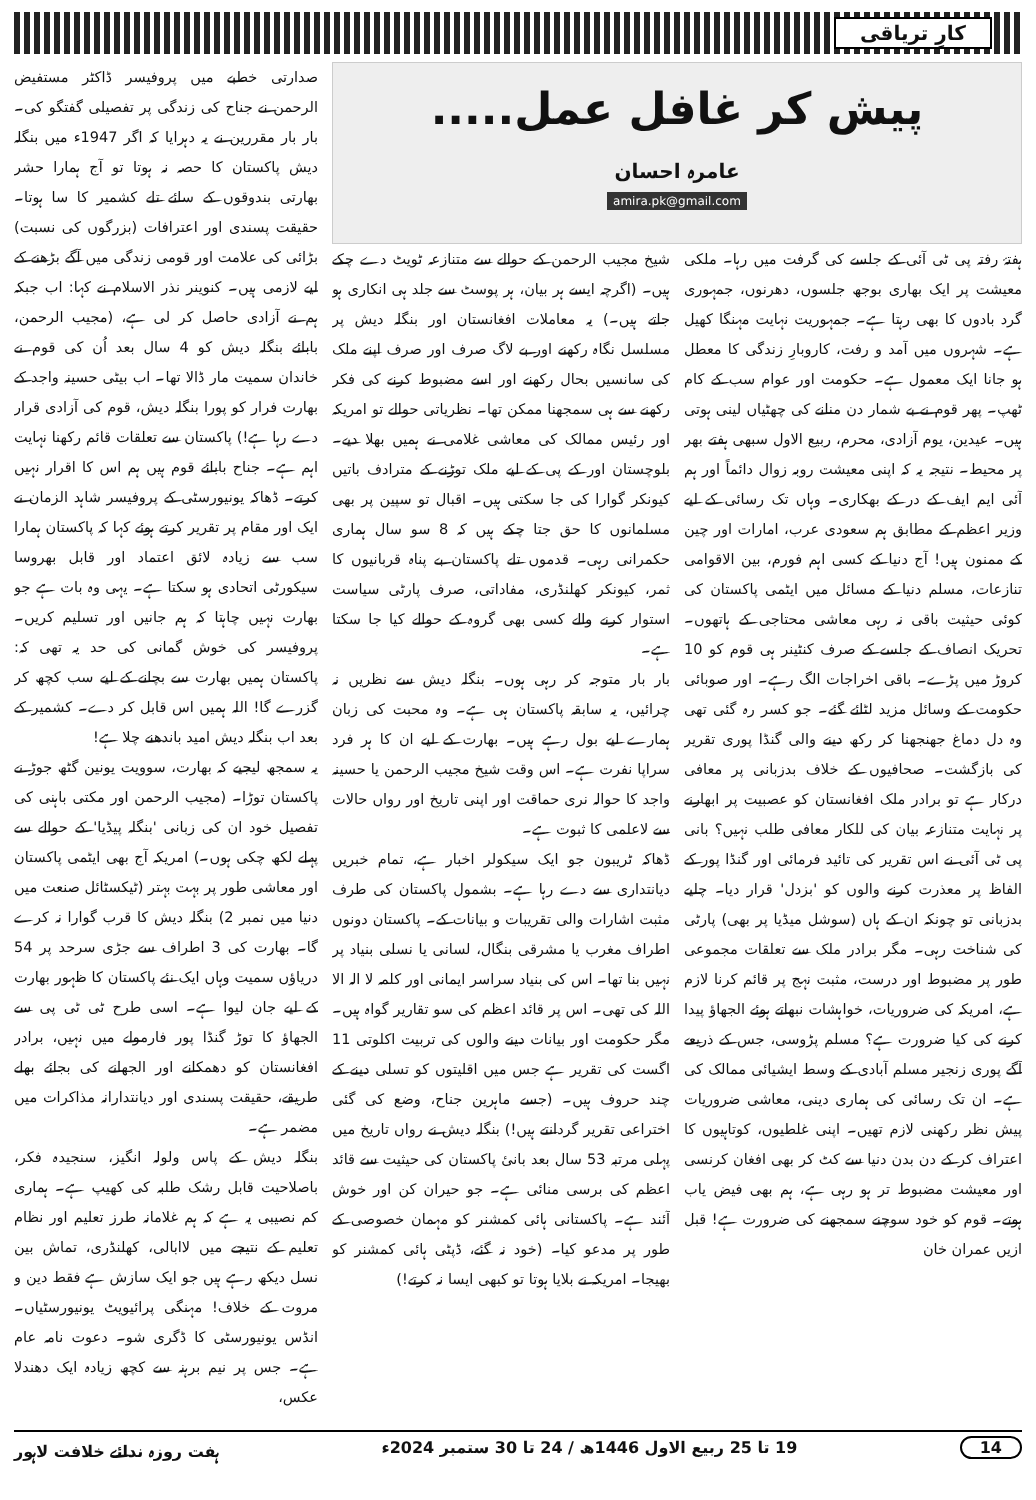کارِ تریاقی
پیش کر غافل عمل.....
عامرہ احسان
amira.pk@gmail.com
ہفتۂ رفتہ پی ٹی آئی کے جلسے کی گرفت میں رہا۔ ملکی معیشت پر ایک بھاری بوجھ جلسوں، دھرنوں، جمہوری گرد بادوں کا بھی رہتا ہے۔ جمہوریت نہایت مہنگا کھیل ہے۔ شہروں میں آمد و رفت، کاروبارِ زندگی کا معطل ہو جانا ایک معمول ہے۔ حکومت اور عوام سب کے کام ٹھپ۔ پھر قوم نے بے شمار دن منانے کی چھٹیاں لینی ہوتی ہیں۔ عیدین، یوم آزادی، محرم، ربیع الاول سبھی ہفتے بھر پر محیط۔ نتیجہ یہ کہ اپنی معیشت روبہ زوال دائماً اور ہم آئی ایم ایف کے در کے بھکاری۔ وہاں تک رسائی کے لیے وزیر اعظم کے مطابق ہم سعودی عرب، امارات اور چین کے ممنون ہیں! آج دنیا کے کسی اہم فورم، بین الاقوامی تنازعات، مسلم دنیا کے مسائل میں ایٹمی پاکستان کی کوئی حیثیت باقی نہ رہی معاشی محتاجی کے ہاتھوں۔ تحریک انصاف کے جلسے کے صرف کنٹینر ہی قوم کو 10 کروڑ میں پڑے۔ باقی اخراجات الگ رہے۔ اور صوبائی حکومت کے وسائل مزید لٹائے گئے۔ جو کسر رہ گئی تھی وہ دل دماغ جھنجھنا کر رکھ دینے والی گنڈا پوری تقریر کی بازگشت۔ صحافیوں کے خلاف بدزبانی پر معافی درکار ہے تو برادر ملک افغانستان کو عصبیت پر ابھارنے پر نہایت متنازعہ بیان کی للکار معافی طلب نہیں؟ بانی پی ٹی آئی نے اس تقریر کی تائید فرمائی اور گنڈا پور کے الفاظ پر معذرت کرنے والوں کو 'بزدل' قرار دیا۔ چلیے بدزبانی تو چونکہ ان کے ہاں (سوشل میڈیا پر بھی) پارٹی کی شناخت رہی۔ مگر برادر ملک سے تعلقات مجموعی طور پر مضبوط اور درست، مثبت نہج پر قائم کرنا لازم ہے، امریکہ کی ضروریات، خواہشات نبھاتے ہوئے الجھاؤ پیدا کرنے کی کیا ضرورت ہے؟ مسلم پڑوسی، جس کے ذریعے آگے پوری زنجیر مسلم آبادی کے وسط ایشیائی ممالک کی ہے۔ ان تک رسائی کی ہماری دینی، معاشی ضروریات پیش نظر رکھنی لازم تھیں۔ اپنی غلطیوں، کوتاہیوں کا اعتراف کر کے دن بدن دنیا سے کٹ کر بھی افغان کرنسی اور معیشت مضبوط تر ہو رہی ہے، ہم بھی فیض یاب ہوتے۔ قوم کو خود سوچنے سمجھنے کی ضرورت ہے! قبل ازیں عمران خان
شیخ مجیب الرحمن کے حوالے سے متنازعہ ٹویٹ دے چکے ہیں۔ (اگرچہ ایسے ہر بیان، ہر پوسٹ سے جلد ہی انکاری ہو جاتے ہیں۔) یہ معاملات افغانستان اور بنگلہ دیش پر مسلسل نگاہ رکھنے اور بے لاگ صرف اور صرف اپنے ملک کی سانسیں بحال رکھنے اور اسے مضبوط کرنے کی فکر رکھنے سے ہی سمجھنا ممکن تھا۔ نظریاتی حوالے تو امریکہ اور رئیس ممالک کی معاشی غلامی نے ہمیں بھلا دیے۔ بلوچستان اور کے پی کے لیے ملک توڑنے کے مترادف باتیں کیونکر گوارا کی جا سکتی ہیں۔ اقبال تو سپین پر بھی مسلمانوں کا حق جتا چکے ہیں کہ 8 سو سال ہماری حکمرانی رہی۔ قدموں تلے پاکستان بے پناہ قربانیوں کا ثمر، کیونکر کھلنڈری، مفاداتی، صرف پارٹی سیاست استوار کرنے والے کسی بھی گروہ کے حوالے کیا جا سکتا ہے۔
بار بار متوجہ کر رہی ہوں۔ بنگلہ دیش سے نظریں نہ چرائیں، یہ سابقہ پاکستان ہی ہے۔ وہ محبت کی زبان ہمارے لیے بول رہے ہیں۔ بھارت کے لیے ان کا ہر فرد سراپا نفرت ہے۔ اس وقت شیخ مجیب الرحمن یا حسینہ واجد کا حوالہ نری حماقت اور اپنی تاریخ اور رواں حالات سے لاعلمی کا ثبوت ہے۔
ڈھاکہ ٹریبون جو ایک سیکولر اخبار ہے، تمام خبریں دیانتداری سے دے رہا ہے۔ بشمول پاکستان کی طرف مثبت اشارات والی تقریبات و بیانات کے۔ پاکستان دونوں اطراف مغرب یا مشرقی بنگال، لسانی یا نسلی بنیاد پر نہیں بنا تھا۔ اس کی بنیاد سراسر ایمانی اور کلمہ لا الہ الا اللہ کی تھی۔ اس پر قائد اعظم کی سو تقاریر گواہ ہیں۔ مگر حکومت اور بیانات دینے والوں کی تربیت اکلوتی 11 اگست کی تقریر ہے جس میں اقلیتوں کو تسلی دینے کے چند حروف ہیں۔ (جسے ماہرین جناح، وضع کی گئی اختراعی تقریر گردانتے ہیں!) بنگلہ دیش نے رواں تاریخ میں پہلی مرتبہ 53 سال بعد بانیٔ پاکستان کی حیثیت سے قائد اعظم کی برسی منائی ہے۔ جو حیران کن اور خوش آئند ہے۔ پاکستانی ہائی کمشنر کو مہمان خصوصی کے طور پر مدعو کیا۔ (خود نہ گئے، ڈپٹی ہائی کمشنر کو بھیجا۔ امریکہ نے بلایا ہوتا تو کبھی ایسا نہ کرتے!)
صدارتی خطبے میں پروفیسر ڈاکٹر مستفیض الرحمن نے جناح کی زندگی پر تفصیلی گفتگو کی۔ بار بار مقررین نے یہ دہرایا کہ اگر 1947ء میں بنگلہ دیش پاکستان کا حصہ نہ ہوتا تو آج ہمارا حشر بھارتی بندوقوں کے سائے تلے کشمیر کا سا ہوتا۔ حقیقت پسندی اور اعترافات (بزرگوں کی نسبت) بڑائی کی علامت اور قومی زندگی میں آگے بڑھنے کے لیے لازمی ہیں۔ کنوینر نذر الاسلام نے کہا: اب جبکہ ہم نے آزادی حاصل کر لی ہے، (مجیب الرحمن، بابائے بنگلہ دیش کو 4 سال بعد اُن کی قوم نے خاندان سمیت مار ڈالا تھا۔ اب بیٹی حسینہ واجد کے بھارت فرار کو پورا بنگلہ دیش، قوم کی آزادی قرار دے رہا ہے!) پاکستان سے تعلقات قائم رکھنا نہایت اہم ہے۔ جناح بابائے قوم ہیں ہم اس کا اقرار نہیں کرتے۔ ڈھاکہ یونیورسٹی کے پروفیسر شاہد الزمان نے ایک اور مقام پر تقریر کرتے ہوئے کہا کہ پاکستان ہمارا سب سے زیادہ لائق اعتماد اور قابل بھروسا سیکورٹی اتحادی ہو سکتا ہے۔ یہی وہ بات ہے جو بھارت نہیں چاہتا کہ ہم جانیں اور تسلیم کریں۔ پروفیسر کی خوش گمانی کی حد یہ تھی کہ: پاکستان ہمیں بھارت سے بچانے کے لیے سب کچھ کر گزرے گا! اللہ ہمیں اس قابل کر دے۔ کشمیر کے بعد اب بنگلہ دیش امید باندھنے چلا ہے!
یہ سمجھ لیجیے کہ بھارت، سوویت یونین گٹھ جوڑ نے پاکستان توڑا۔ (مجیب الرحمن اور مکتی باہنی کی تفصیل خود ان کی زبانی 'بنگلہ پیڈیا' کے حوالے سے پہلے لکھ چکی ہوں۔) امریکہ آج بھی ایٹمی پاکستان اور معاشی طور پر بہت بہتر (ٹیکسٹائل صنعت میں دنیا میں نمبر 2) بنگلہ دیش کا قرب گوارا نہ کرے گا۔ بھارت کی 3 اطراف سے جڑی سرحد پر 54 دریاؤں سمیت وہاں ایک نئے پاکستان کا ظہور بھارت کے لیے جان لیوا ہے۔ اسی طرح ٹی ٹی پی سے الجھاؤ کا توڑ گنڈا پور فارمولے میں نہیں، برادر افغانستان کو دھمکانے اور الجھانے کی بجائے بھلے طریقے، حقیقت پسندی اور دیانتدارانہ مذاکرات میں مضمر ہے۔
بنگلہ دیش کے پاس ولولہ انگیز، سنجیدہ فکر، باصلاحیت قابل رشک طلبہ کی کھیپ ہے۔ ہماری کم نصیبی یہ ہے کہ ہم غلامانہ طرز تعلیم اور نظام تعلیم کے نتیجے میں لاابالی، کھلنڈری، تماش بین نسل دیکھ رہے ہیں جو ایک سازش ہے فقط دین و مروت کے خلاف! مہنگی پرائیویٹ یونیورسٹیاں۔ انڈس یونیورسٹی کا ڈگری شو۔ دعوت نامہ عام ہے۔ جس پر نیم برہنہ سے کچھ زیادہ ایک دھندلا عکس،
14 19 تا 25 ربیع الاول 1446ھ / 24 تا 30 ستمبر 2024ء ہفت روزہ ندائے خلافت لاہور